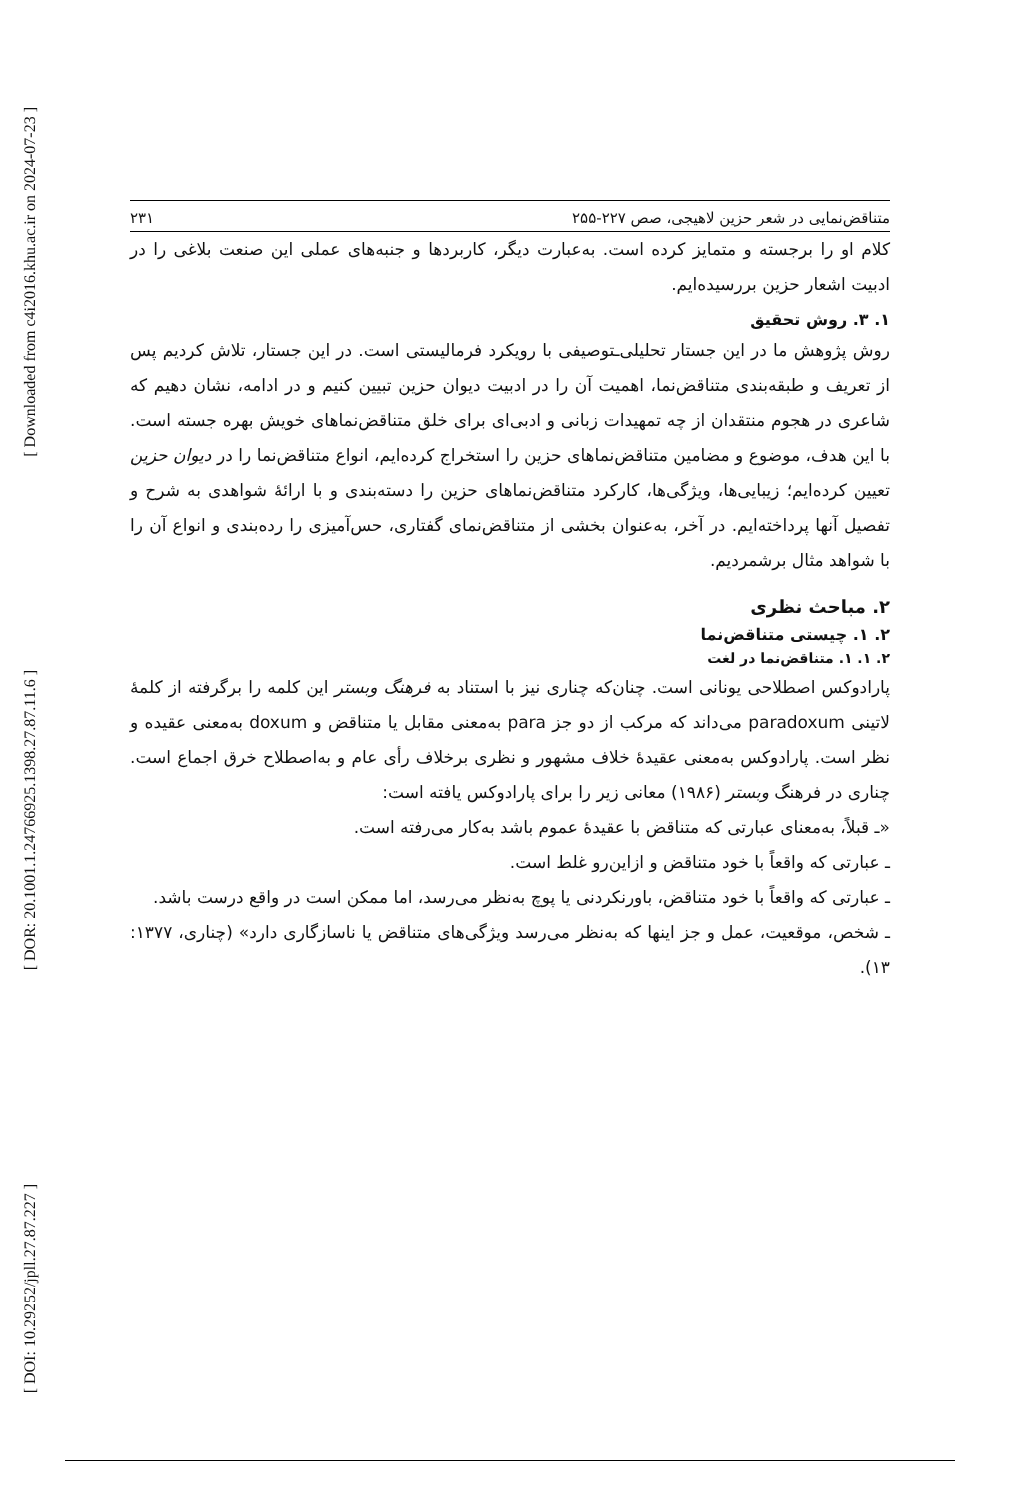[ Downloaded from c4i2016.khu.ac.ir on 2024-07-23 ]
[ DOR: 20.1001.1.24766925.1398.27.87.11.6 ]
[ DOI: 10.29252/jpll.27.87.227 ]
متناقض‌نمایی در شعر حزین لاهیجی، صص ۲۲۷-۲۵۵ ۲۳۱
کلام او را برجسته و متمایز کرده است. به‌عبارت دیگر، کاربردها و جنبه‌های عملی این صنعت بلاغی را در ادبیت اشعار حزین بررسیده‌ایم.
۱. ۳. روش تحقیق
روش پژوهش ما در این جستار تحلیلی‌ـتوصیفی با رویکرد فرمالیستی است. در این جستار، تلاش کردیم پس از تعریف و طبقه‌بندی متناقض‌نما، اهمیت آن را در ادبیت دیوان حزین تبیین کنیم و در ادامه، نشان دهیم که شاعری در هجوم منتقدان از چه تمهیدات زبانی و ادبی‌ای برای خلق متناقض‌نماهای خویش بهره جسته است. با این هدف، موضوع و مضامین متناقض‌نماهای حزین را استخراج کرده‌ایم، انواع متناقض‌نما را در دیوان حزین تعیین کرده‌ایم؛ زیبایی‌ها، ویژگی‌ها، کارکرد متناقض‌نماهای حزین را دسته‌بندی و با ارائهٔ شواهدی به شرح و تفصیل آنها پرداخته‌ایم. در آخر، به‌عنوان بخشی از متناقض‌نمای گفتاری، حس‌آمیزی را رده‌بندی و انواع آن را با شواهد مثال برشمردیم.
۲. مباحث نظری
۲. ۱. چیستی متناقض‌نما
۲. ۱. ۱. متناقض‌نما در لغت
پارادوکس اصطلاحی یونانی است. چنان‌که چناری نیز با استناد به فرهنگ وبستر این کلمه را برگرفته از کلمهٔ لاتینی paradoxum می‌داند که مرکب از دو جز para به‌معنی مقابل یا متناقض و doxum به‌معنی عقیده و نظر است. پارادوکس به‌معنی عقیدهٔ خلاف مشهور و نظری برخلاف رأی عام و به‌اصطلاح خرق اجماع است. چناری در فرهنگ وبستر (۱۹۸۶) معانی زیر را برای پارادوکس یافته است:
«ـ قبلاً، به‌معنای عبارتی که متناقض با عقیدهٔ عموم باشد به‌کار می‌رفته است.
ـ عبارتی که واقعاً با خود متناقض و ازاین‌رو غلط است.
ـ عبارتی که واقعاً با خود متناقض، باورنکردنی یا پوچ به‌نظر می‌رسد، اما ممکن است در واقع درست باشد.
ـ شخص، موقعیت، عمل و جز اینها که به‌نظر می‌رسد ویژگی‌های متناقض یا ناسازگاری دارد» (چناری، ۱۳۷۷: ۱۳).